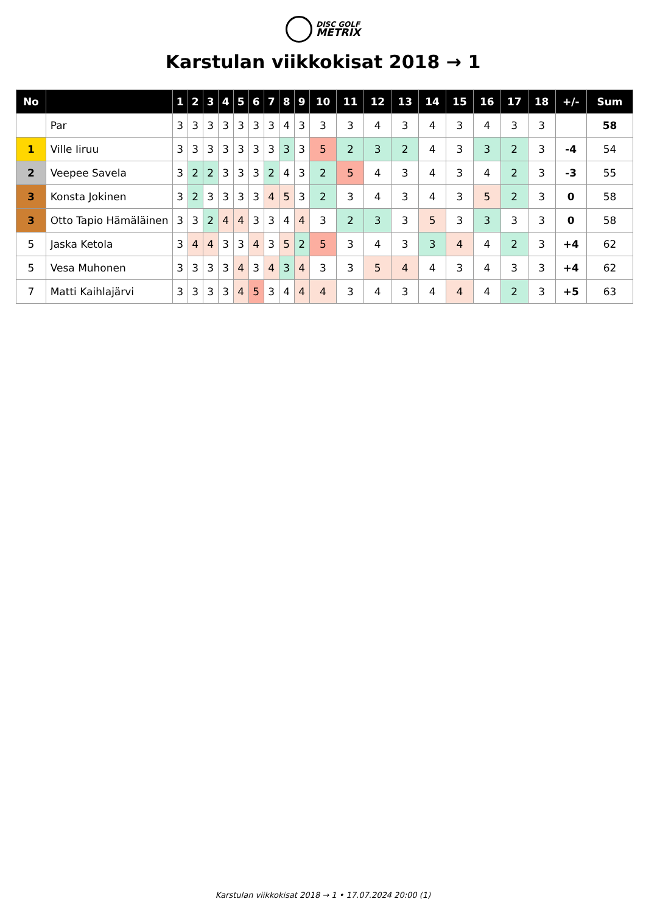DISC GOLF
METRIX
Karstulan viikkokisat 2018 → 1
| No | | 1 | 2 | 3 | 4 | 5 | 6 | 7 | 8 | 9 | 10 | 11 | 12 | 13 | 14 | 15 | 16 | 17 | 18 | +/- | Sum |
| --- | --- | --- | --- | --- | --- | --- | --- | --- | --- | --- | --- | --- | --- | --- | --- | --- | --- | --- | --- | --- | --- |
| | Par | 3 | 3 | 3 | 3 | 3 | 3 | 3 | 4 | 3 | 3 | 3 | 4 | 3 | 4 | 3 | 4 | 3 | 3 | | 58 |
| 1 | Ville Iiruu | 3 | 3 | 3 | 3 | 3 | 3 | 3 | 3 | 3 | 5 | 2 | 3 | 2 | 4 | 3 | 3 | 2 | 3 | -4 | 54 |
| 2 | Veepee Savela | 3 | 2 | 2 | 3 | 3 | 3 | 2 | 4 | 3 | 2 | 5 | 4 | 3 | 4 | 3 | 4 | 2 | 3 | -3 | 55 |
| 3 | Konsta Jokinen | 3 | 2 | 3 | 3 | 3 | 3 | 4 | 5 | 3 | 2 | 3 | 4 | 3 | 4 | 3 | 5 | 2 | 3 | 0 | 58 |
| 3 | Otto Tapio Hämäläinen | 3 | 3 | 2 | 4 | 4 | 3 | 3 | 4 | 4 | 3 | 2 | 3 | 3 | 5 | 3 | 3 | 3 | 3 | 0 | 58 |
| 5 | Jaska Ketola | 3 | 4 | 4 | 3 | 3 | 4 | 3 | 5 | 2 | 5 | 3 | 4 | 3 | 3 | 4 | 4 | 2 | 3 | +4 | 62 |
| 5 | Vesa Muhonen | 3 | 3 | 3 | 3 | 4 | 3 | 4 | 3 | 4 | 3 | 3 | 5 | 4 | 4 | 3 | 4 | 3 | 3 | +4 | 62 |
| 7 | Matti Kaihlajärvi | 3 | 3 | 3 | 3 | 4 | 5 | 3 | 4 | 4 | 4 | 3 | 4 | 3 | 4 | 4 | 4 | 2 | 3 | +5 | 63 |
Karstulan viikkokisat 2018 → 1 • 17.07.2024 20:00 (1)